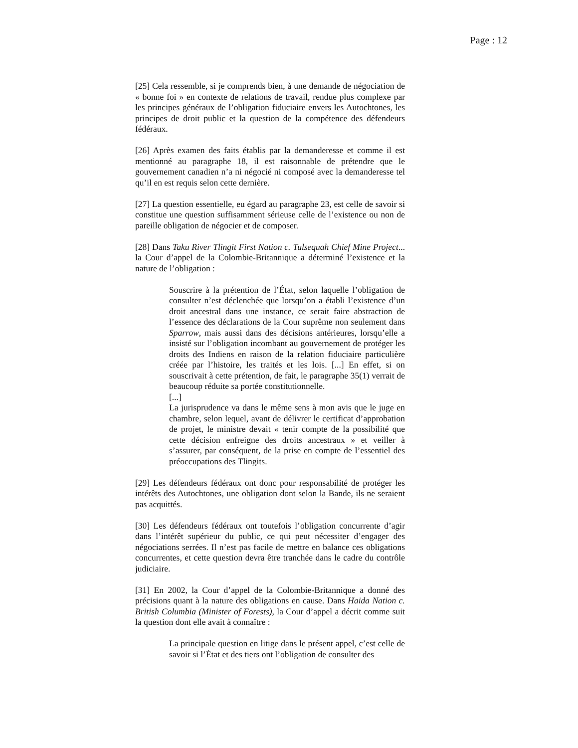Page : 12
[25] Cela ressemble, si je comprends bien, à une demande de négociation de « bonne foi » en contexte de relations de travail, rendue plus complexe par les principes généraux de l’obligation fiduciaire envers les Autochtones, les principes de droit public et la question de la compétence des défendeurs fédéraux.
[26] Après examen des faits établis par la demanderesse et comme il est mentionné au paragraphe 18, il est raisonnable de prétendre que le gouvernement canadien n’a ni négocié ni composé avec la demanderesse tel qu’il en est requis selon cette dernière.
[27] La question essentielle, eu égard au paragraphe 23, est celle de savoir si constitue une question suffisamment sérieuse celle de l’existence ou non de pareille obligation de négocier et de composer.
[28] Dans Taku River Tlingit First Nation c. Tulsequah Chief Mine Project... la Cour d’appel de la Colombie-Britannique a déterminé l’existence et la nature de l’obligation :
Souscrire à la prétention de l’État, selon laquelle l’obligation de consulter n’est déclenchée que lorsqu’on a établi l’existence d’un droit ancestral dans une instance, ce serait faire abstraction de l’essence des déclarations de la Cour suprême non seulement dans Sparrow, mais aussi dans des décisions antérieures, lorsqu’elle a insisté sur l’obligation incombant au gouvernement de protéger les droits des Indiens en raison de la relation fiduciaire particulière créée par l’histoire, les traités et les lois. [...] En effet, si on souscrivait à cette prétention, de fait, le paragraphe 35(1) verrait de beaucoup réduite sa portée constitutionnelle.
[...]
La jurisprudence va dans le même sens à mon avis que le juge en chambre, selon lequel, avant de délivrer le certificat d’approbation de projet, le ministre devait « tenir compte de la possibilité que cette décision enfreigne des droits ancestraux » et veiller à s’assurer, par conséquent, de la prise en compte de l’essentiel des préoccupations des Tlingits.
[29] Les défendeurs fédéraux ont donc pour responsabilité de protéger les intérêts des Autochtones, une obligation dont selon la Bande, ils ne seraient pas acquittés.
[30] Les défendeurs fédéraux ont toutefois l’obligation concurrente d’agir dans l’intérêt supérieur du public, ce qui peut nécessiter d’engager des négociations serrées. Il n’est pas facile de mettre en balance ces obligations concurrentes, et cette question devra être tranchée dans le cadre du contrôle judiciaire.
[31] En 2002, la Cour d’appel de la Colombie-Britannique a donné des précisions quant à la nature des obligations en cause. Dans Haida Nation c. British Columbia (Minister of Forests), la Cour d’appel a décrit comme suit la question dont elle avait à connaître :
La principale question en litige dans le présent appel, c’est celle de savoir si l’État et des tiers ont l’obligation de consulter des